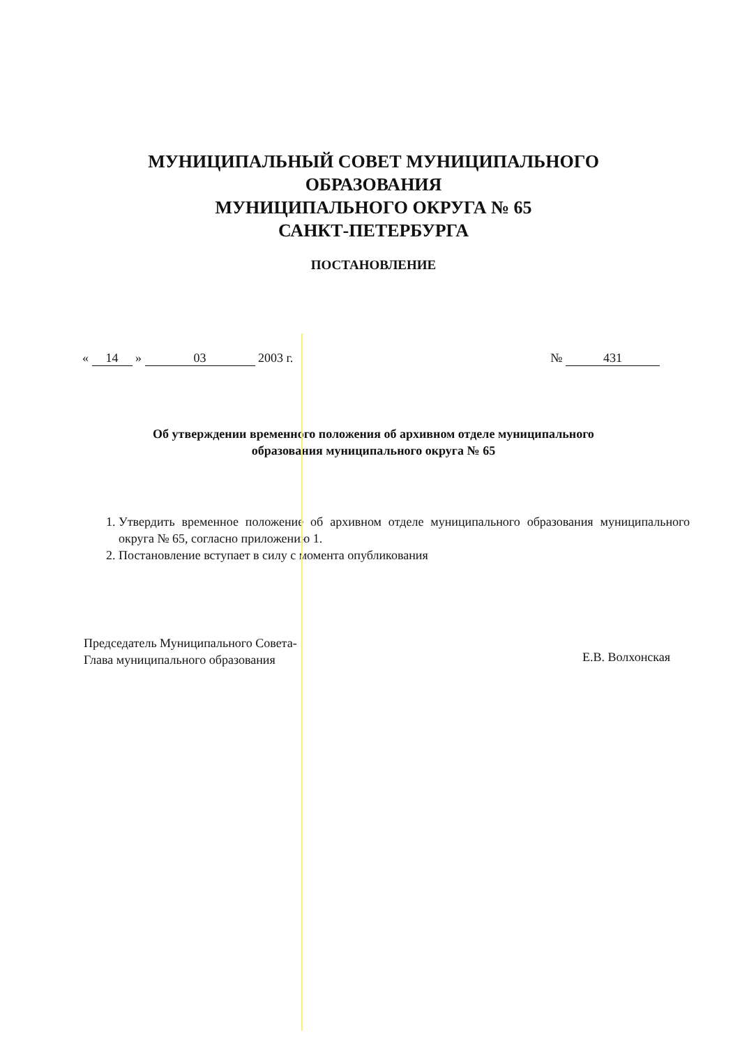МУНИЦИПАЛЬНЫЙ СОВЕТ МУНИЦИПАЛЬНОГО
ОБРАЗОВАНИЯ
МУНИЦИПАЛЬНОГО ОКРУГА № 65
САНКТ-ПЕТЕРБУРГА
ПОСТАНОВЛЕНИЕ
« 14 » 03 2003 г. № 431
Об утверждении временного положения об архивном отделе муниципального образования муниципального округа № 65
1. Утвердить временное положение об архивном отделе муниципального образования муниципального округа № 65, согласно приложению 1.
2. Постановление вступает в силу с момента опубликования
Председатель Муниципального Совета-
Глава муниципального образования
Е.В. Волхонская